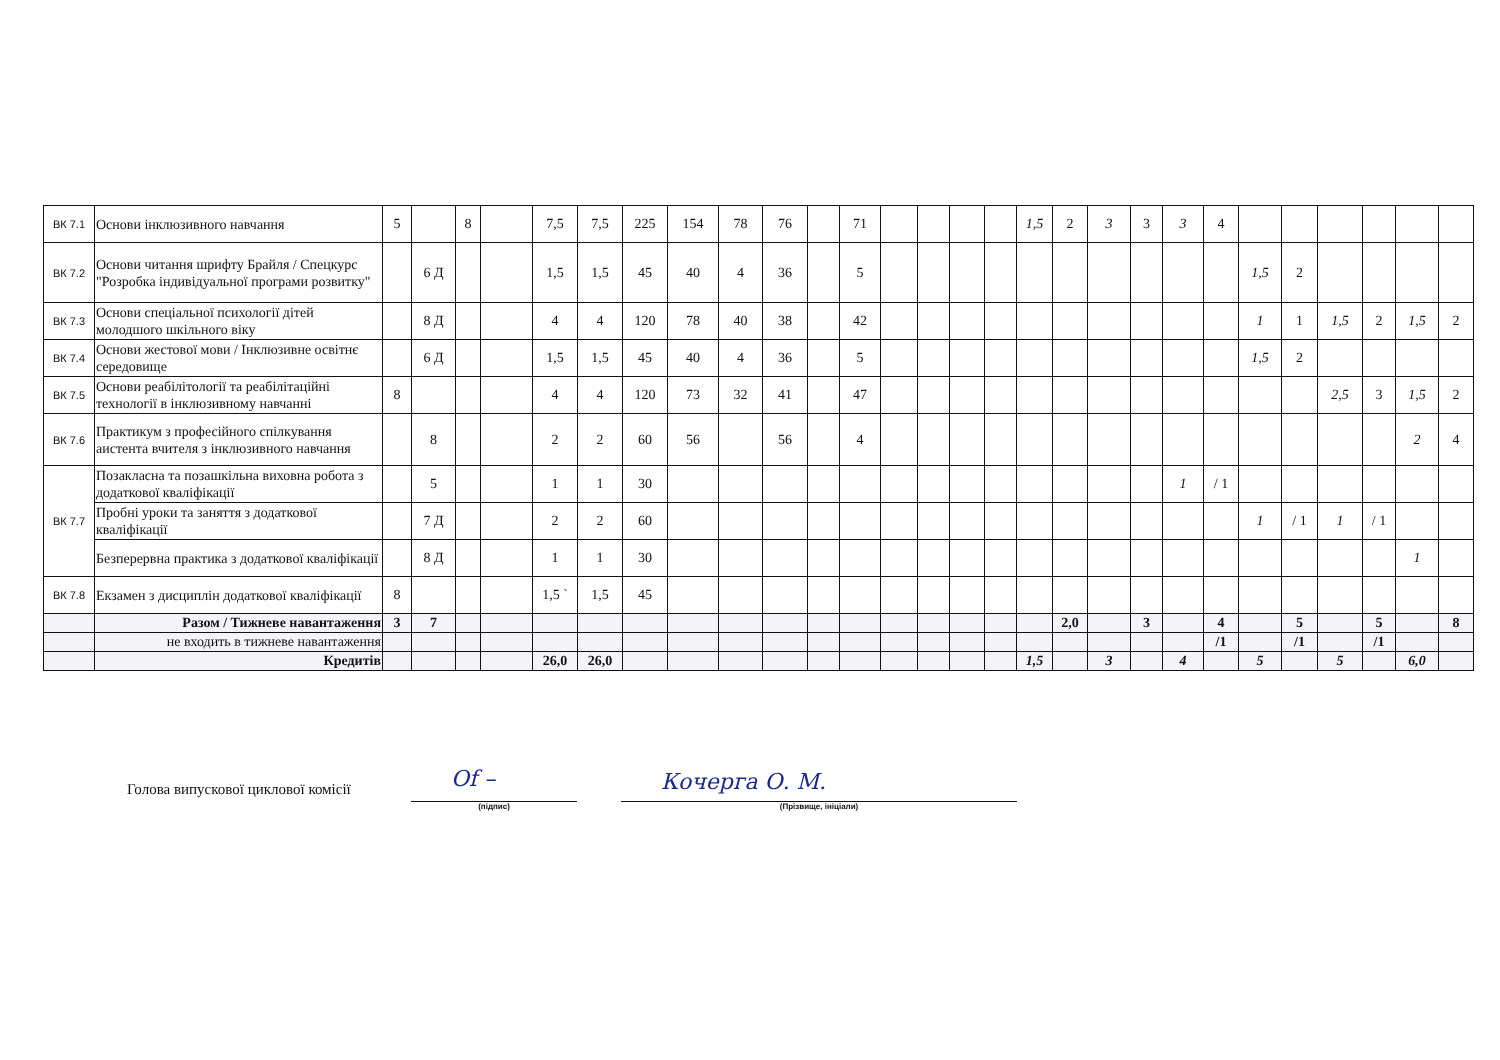| ВК 7.1 | Основи інклюзивного навчання | 5 | | 8 | | 7,5 | 7,5 | 225 | 154 | 78 | 76 | | 71 | | | | | 1,5 | 2 | 3 | 3 | 3 | 4 | | | | | | |
| ВК 7.2 | Основи читання шрифту Брайля / Спецкурс "Розробка індивідуальної програми розвитку" | | 6 Д | | | 1,5 | 1,5 | 45 | 40 | 4 | 36 | | 5 | | | | | | | | | | | 1,5 | 2 | | | | |
| ВК 7.3 | Основи спеціальної психології дітей молодшого шкільного віку | | 8 Д | | | 4 | 4 | 120 | 78 | 40 | 38 | | 42 | | | | | | | | | | | 1 | 1 | 1,5 | 2 | 1,5 | 2 |
| ВК 7.4 | Основи жестової мови / Інклюзивне освітнє середовище | | 6 Д | | | 1,5 | 1,5 | 45 | 40 | 4 | 36 | | 5 | | | | | | | | | | | 1,5 | 2 | | | | |
| ВК 7.5 | Основи реабілітології та реабілітаційні технології в інклюзивному навчанні | 8 | | | | 4 | 4 | 120 | 73 | 32 | 41 | | 47 | | | | | | | | | | | | | 2,5 | 3 | 1,5 | 2 |
| ВК 7.6 | Практикум з професійного спілкування аистента вчителя з інклюзивного навчання | | 8 | | | 2 | 2 | 60 | 56 | | 56 | | 4 | | | | | | | | | | | | | | | 2 | 4 |
| ВК 7.7 | Позакласна та позашкільна виховна робота з додаткової кваліфікації | | 5 | | | 1 | 1 | 30 | | | | | | | | | | | | | | 1 | / 1 | | | | | | |
| | Пробні уроки та заняття з додаткової кваліфікації | | 7 Д | | | 2 | 2 | 60 | | | | | | | | | | | | | | | | 1 | / 1 | 1 | / 1 | | |
| | Безперервна практика з додаткової кваліфікації | | 8 Д | | | 1 | 1 | 30 | | | | | | | | | | | | | | | | | | | | 1 | |
| ВК 7.8 | Екзамен з дисциплін додаткової кваліфікації | 8 | | | | 1,5 ` | 1,5 | 45 | | | | | | | | | | | | | | | | | | | | | |
| | Разом / Тижневе навантаження | 3 | 7 | | | | | | | | | | | | | | | | 2,0 | | 3 | | 4 | | 5 | | 5 | | 8 |
| | не входить в тижневе навантаження | | | | | | | | | | | | | | | | | | | | | | /1 | | /1 | | /1 | | |
| | Кредитів | | | | | 26,0 | 26,0 | | | | | | | | | | | 1,5 | | 3 | | 4 | | 5 | | 5 | | 6,0 | |
Голова випускової циклової комісії
Of –
(підпис)
Кочерга О. М.
(Прізвище, ініціали)